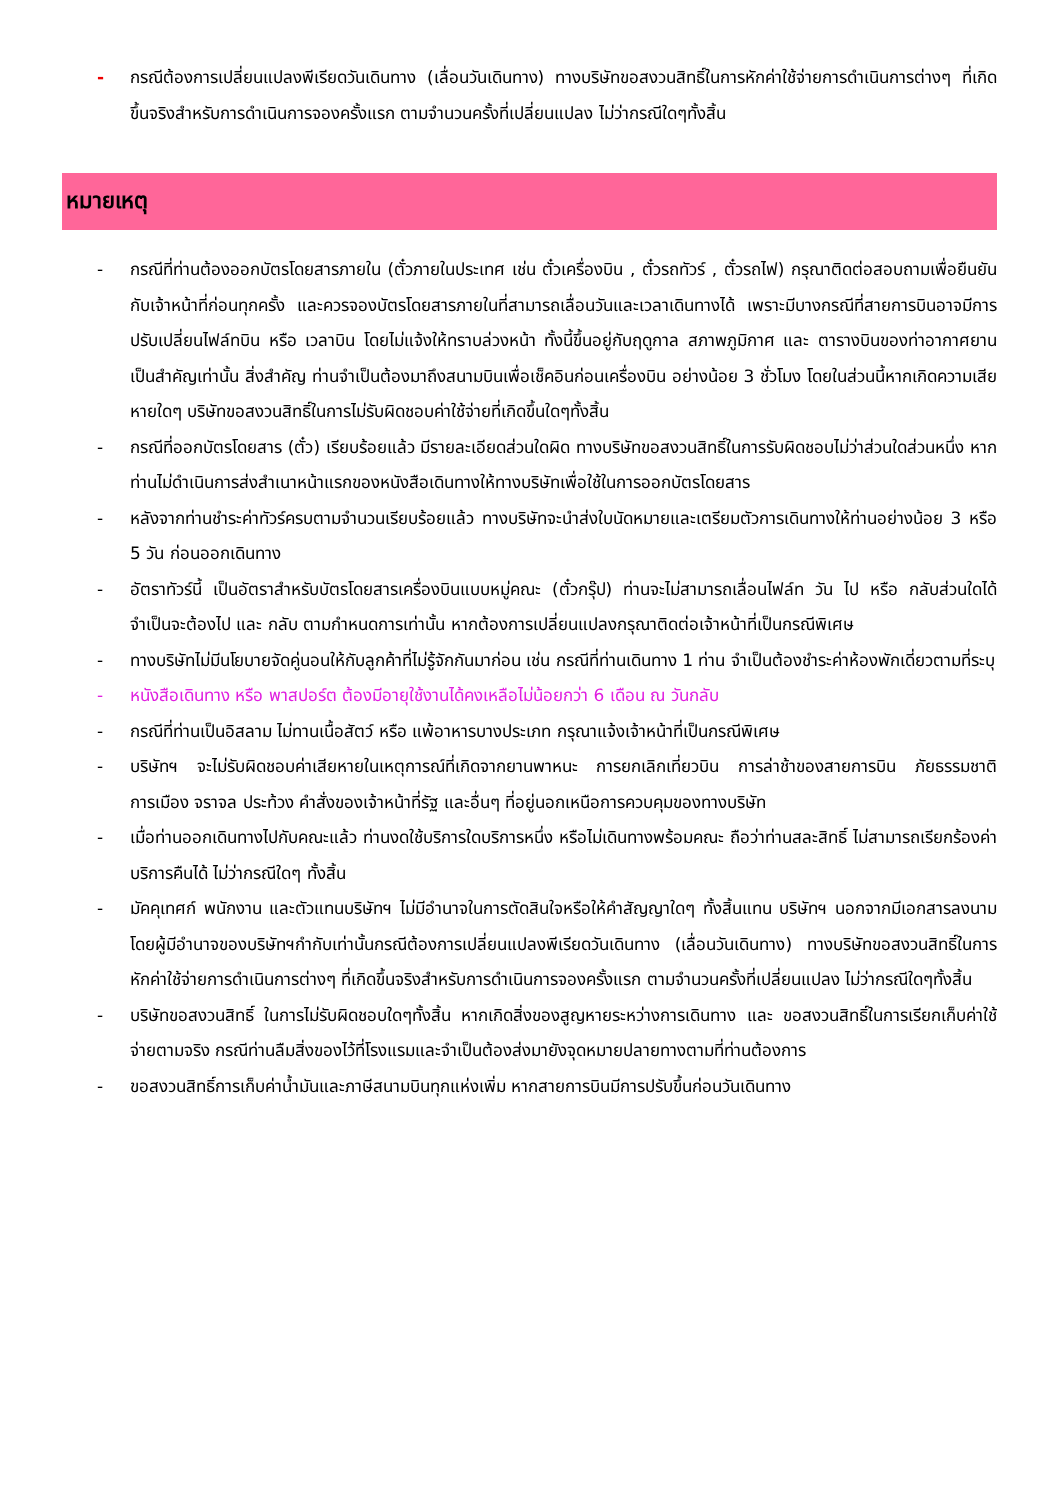- กรณีต้องการเปลี่ยนแปลงพีเรียดวันเดินทาง (เลื่อนวันเดินทาง) ทางบริษัทขอสงวนสิทธิ์ในการหักค่าใช้จ่ายการดำเนินการต่างๆ ที่เกิดขึ้นจริงสำหรับการดำเนินการจองครั้งแรก ตามจำนวนครั้งที่เปลี่ยนแปลง ไม่ว่ากรณีใดๆทั้งสิ้น
หมายเหตุ
- กรณีที่ท่านต้องออกบัตรโดยสารภายใน (ตั๋วภายในประเทศ เช่น ตั๋วเครื่องบิน , ตั๋วรถทัวร์ , ตั๋วรถไฟ) กรุณาติดต่อสอบถามเพื่อยืนยันกับเจ้าหน้าที่ก่อนทุกครั้ง และควรจองบัตรโดยสารภายในที่สามารถเลื่อนวันและเวลาเดินทางได้ เพราะมีบางกรณีที่สายการบินอาจมีการปรับเปลี่ยนไฟล์ทบิน หรือ เวลาบิน โดยไม่แจ้งให้ทราบล่วงหน้า ทั้งนี้ขึ้นอยู่กับฤดูกาล สภาพภูมิกาศ และ ตารางบินของท่าอากาศยานเป็นสำคัญเท่านั้น สิ่งสำคัญ ท่านจำเป็นต้องมาถึงสนามบินเพื่อเช็คอินก่อนเครื่องบิน อย่างน้อย 3 ชั่วโมง โดยในส่วนนี้หากเกิดความเสียหายใดๆ บริษัทขอสงวนสิทธิ์ในการไม่รับผิดชอบค่าใช้จ่ายที่เกิดขึ้นใดๆทั้งสิ้น
- กรณีที่ออกบัตรโดยสาร (ตั๋ว) เรียบร้อยแล้ว มีรายละเอียดส่วนใดผิด ทางบริษัทขอสงวนสิทธิ์ในการรับผิดชอบไม่ว่าส่วนใดส่วนหนึ่ง หากท่านไม่ดำเนินการส่งสำเนาหน้าแรกของหนังสือเดินทางให้ทางบริษัทเพื่อใช้ในการออกบัตรโดยสาร
- หลังจากท่านชำระค่าทัวร์ครบตามจำนวนเรียบร้อยแล้ว ทางบริษัทจะนำส่งใบนัดหมายและเตรียมตัวการเดินทางให้ท่านอย่างน้อย 3 หรือ 5 วัน ก่อนออกเดินทาง
- อัตราทัวร์นี้ เป็นอัตราสำหรับบัตรโดยสารเครื่องบินแบบหมู่คณะ (ตั๋วกรุ๊ป) ท่านจะไม่สามารถเลื่อนไฟล์ท วัน ไป หรือ กลับส่วนใดได้ จำเป็นจะต้องไป และ กลับ ตามกำหนดการเท่านั้น หากต้องการเปลี่ยนแปลงกรุณาติดต่อเจ้าหน้าที่เป็นกรณีพิเศษ
- ทางบริษัทไม่มีนโยบายจัดคู่นอนให้กับลูกค้าที่ไม่รู้จักกันมาก่อน เช่น กรณีที่ท่านเดินทาง 1 ท่าน จำเป็นต้องชำระค่าห้องพักเดี่ยวตามที่ระบุ
- หนังสือเดินทาง หรือ พาสปอร์ต ต้องมีอายุใช้งานได้คงเหลือไม่น้อยกว่า 6 เดือน ณ วันกลับ
- กรณีที่ท่านเป็นอิสลาม ไม่ทานเนื้อสัตว์ หรือ แพ้อาหารบางประเภท กรุณาแจ้งเจ้าหน้าที่เป็นกรณีพิเศษ
- บริษัทฯ จะไม่รับผิดชอบค่าเสียหายในเหตุการณ์ที่เกิดจากยานพาหนะ การยกเลิกเที่ยวบิน การล่าช้าของสายการบิน ภัยธรรมชาติ การเมือง จราจล ประท้วง คำสั่งของเจ้าหน้าที่รัฐ และอื่นๆ ที่อยู่นอกเหนือการควบคุมของทางบริษัท
- เมื่อท่านออกเดินทางไปกับคณะแล้ว ท่านงดใช้บริการใดบริการหนึ่ง หรือไม่เดินทางพร้อมคณะ ถือว่าท่านสละสิทธิ์ ไม่สามารถเรียกร้องค่าบริการคืนได้ ไม่ว่ากรณีใดๆ ทั้งสิ้น
- มัคคุเทศก์ พนักงาน และตัวแทนบริษัทฯ ไม่มีอำนาจในการตัดสินใจหรือให้คำสัญญาใดๆ ทั้งสิ้นแทน บริษัทฯ นอกจากมีเอกสารลงนามโดยผู้มีอำนาจของบริษัทฯกำกับเท่านั้นกรณีต้องการเปลี่ยนแปลงพีเรียดวันเดินทาง (เลื่อนวันเดินทาง) ทางบริษัทขอสงวนสิทธิ์ในการหักค่าใช้จ่ายการดำเนินการต่างๆ ที่เกิดขึ้นจริงสำหรับการดำเนินการจองครั้งแรก ตามจำนวนครั้งที่เปลี่ยนแปลง ไม่ว่ากรณีใดๆทั้งสิ้น
- บริษัทขอสงวนสิทธิ์ ในการไม่รับผิดชอบใดๆทั้งสิ้น หากเกิดสิ่งของสูญหายระหว่างการเดินทาง และ ขอสงวนสิทธิ์ในการเรียกเก็บค่าใช้จ่ายตามจริง กรณีท่านลืมสิ่งของไว้ที่โรงแรมและจำเป็นต้องส่งมายังจุดหมายปลายทางตามที่ท่านต้องการ
- ขอสงวนสิทธิ์การเก็บค่าน้ำมันและภาษีสนามบินทุกแห่งเพิ่ม หากสายการบินมีการปรับขึ้นก่อนวันเดินทาง